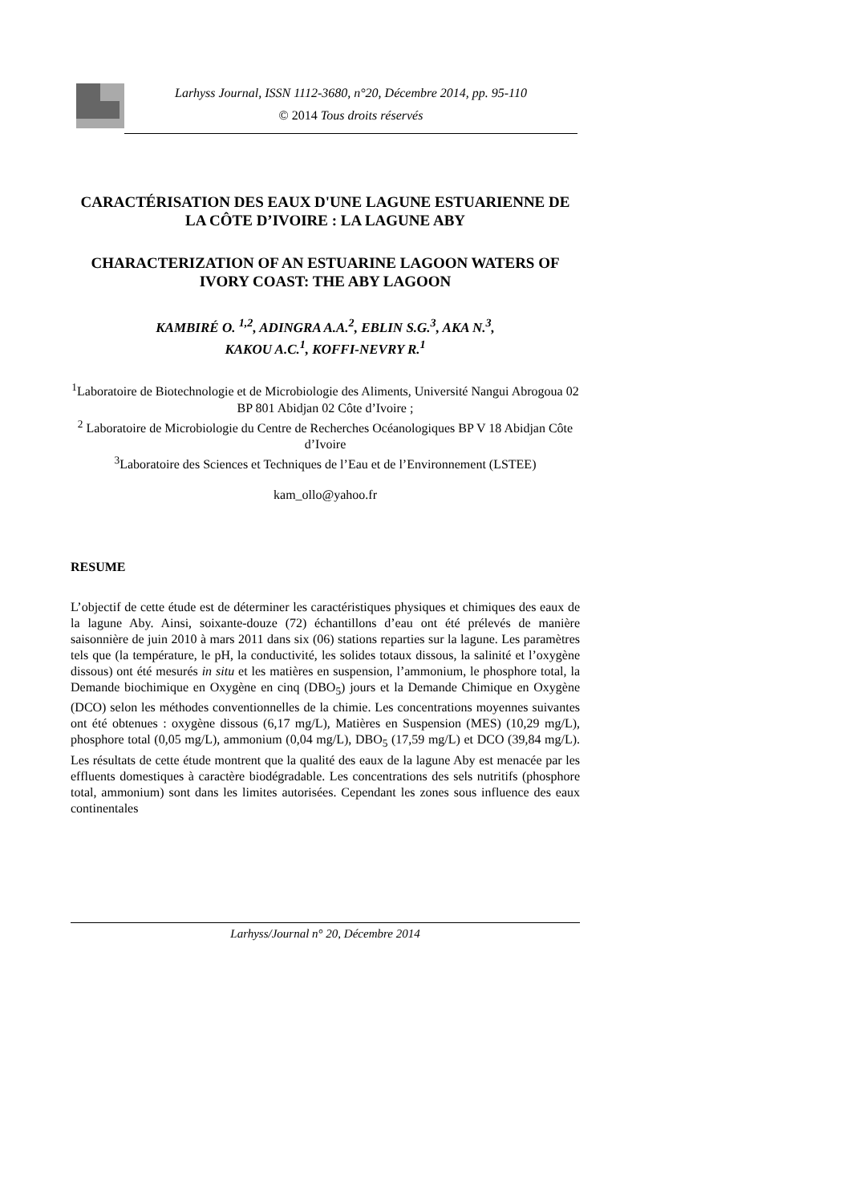Larhyss Journal, ISSN 1112-3680, n°20, Décembre 2014, pp. 95-110
© 2014 Tous droits réservés
CARACTÉRISATION DES EAUX D'UNE LAGUNE ESTUARIENNE DE LA CÔTE D’IVOIRE : LA LAGUNE ABY
CHARACTERIZATION OF AN ESTUARINE LAGOON WATERS OF IVORY COAST: THE ABY LAGOON
KAMBIRÉ O. <sup>1,2</sup>, ADINGRA A.A.<sup>2</sup>, EBLIN S.G.<sup>3</sup>, AKA N.<sup>3</sup>,
KAKOU A.C.<sup>1</sup>, KOFFI-NEVRY R.<sup>1</sup>
<sup>1</sup> Laboratoire de Biotechnologie et de Microbiologie des Aliments, Université Nangui Abrogoua 02 BP 801 Abidjan 02 Côte d’Ivoire ;
<sup>2</sup> Laboratoire de Microbiologie du Centre de Recherches Océanologiques BP V 18 Abidjan Côte d’Ivoire
<sup>3</sup> Laboratoire des Sciences et Techniques de l’Eau et de l’Environnement (LSTEE)
kam_ollo@yahoo.fr
RESUME
L’objectif de cette étude est de déterminer les caractéristiques physiques et chimiques des eaux de la lagune Aby. Ainsi, soixante-douze (72) échantillons d’eau ont été prélevés de manière saisonnière de juin 2010 à mars 2011 dans six (06) stations reparties sur la lagune. Les paramètres tels que (la température, le pH, la conductivité, les solides totaux dissous, la salinité et l’oxygène dissous) ont été mesurés in situ et les matières en suspension, l’ammonium, le phosphore total, la Demande biochimique en Oxygène en cinq (DBO<sub>5</sub>) jours et la Demande Chimique en Oxygène (DCO) selon les méthodes conventionnelles de la chimie. Les concentrations moyennes suivantes ont été obtenues : oxygène dissous (6,17 mg/L), Matières en Suspension (MES) (10,29 mg/L), phosphore total (0,05 mg/L), ammonium (0,04 mg/L), DBO<sub>5</sub> (17,59 mg/L) et DCO (39,84 mg/L). Les résultats de cette étude montrent que la qualité des eaux de la lagune Aby est menacée par les effluents domestiques à caractère biodégradable. Les concentrations des sels nutritifs (phosphore total, ammonium) sont dans les limites autorisées. Cependant les zones sous influence des eaux continentales
Larhyss/Journal n° 20, Décembre 2014